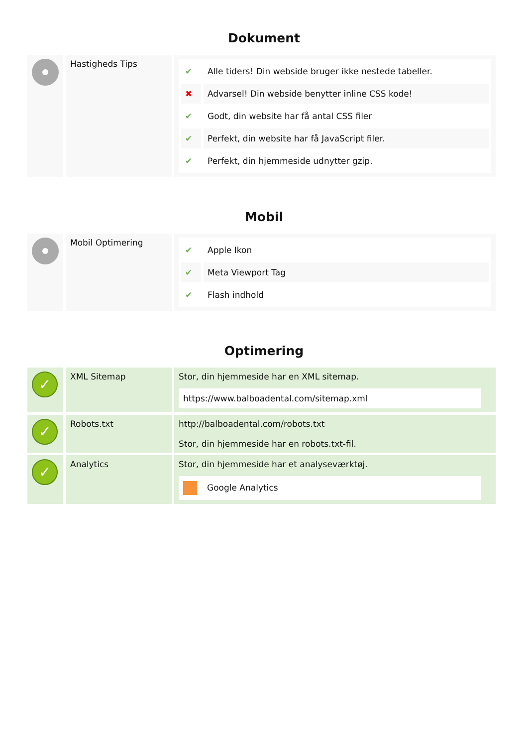Dokument
| | Hastigheds Tips | / ✔ / Alle tiders! Din webside bruger ikke nestede tabeller. / / ✖ / Advarsel! Din webside benytter inline CSS kode! / / ✔ / Godt, din website har få antal CSS filer / / ✔ / Perfekt, din website har få JavaScript filer. / / ✔ / Perfekt, din hjemmeside udnytter gzip. / |
Mobil
| | Mobil Optimering | / ✔ / Apple Ikon / / ✔ / Meta Viewport Tag / / ✔ / Flash indhold / |
Optimering
| ✓ | XML Sitemap | Stor, din hjemmeside har en XML sitemap. https://www.balboadental.com/sitemap.xml |
| ✓ | Robots.txt | http://balboadental.com/robots.txt Stor, din hjemmeside har en robots.txt-fil. |
| ✓ | Analytics | Stor, din hjemmeside har et analyseværktøj. Google Analytics |